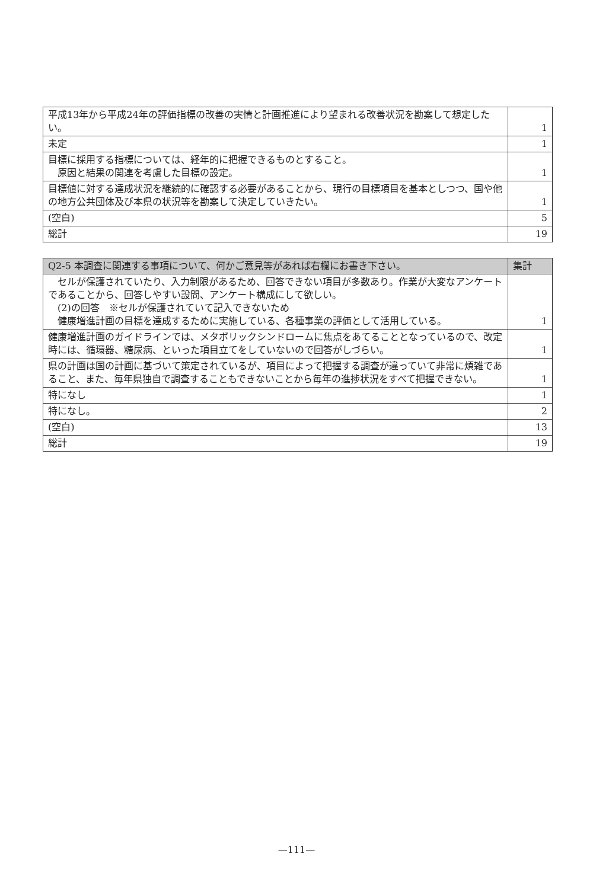| 平成13年から平成24年の評価指標の改善の実情と計画推進により望まれる改善状況を勘案して想定したい。 | 1 |
| 未定 | 1 |
| 目標に採用する指標については、経年的に把握できるものとすること。 原因と結果の関連を考慮した目標の設定。 | 1 |
| 目標値に対する達成状況を継続的に確認する必要があることから、現行の目標項目を基本としつつ、国や他の地方公共団体及び本県の状況等を勘案して決定していきたい。 | 1 |
| (空白) | 5 |
| 総計 | 19 |
| Q2-5 本調査に関連する事項について、何かご意見等があれば右欄にお書き下さい。 | 集計 |
| --- | --- |
| セルが保護されていたり、入力制限があるため、回答できない項目が多数あり。作業が大変なアンケートであることから、回答しやすい設問、アンケート構成にして欲しい。 (2)の回答 ※セルが保護されていて記入できないため 健康増進計画の目標を達成するために実施している、各種事業の評価として活用している。 | 1 |
| 健康増進計画のガイドラインでは、メタボリックシンドロームに焦点をあてることとなっているので、改定時には、循環器、糖尿病、といった項目立てをしていないので回答がしづらい。 | 1 |
| 県の計画は国の計画に基づいて策定されているが、項目によって把握する調査が違っていて非常に煩雑であること、また、毎年県独自で調査することもできないことから毎年の進捗状況をすべて把握できない。 | 1 |
| 特になし | 1 |
| 特になし。 | 2 |
| (空白) | 13 |
| 総計 | 19 |
—111—